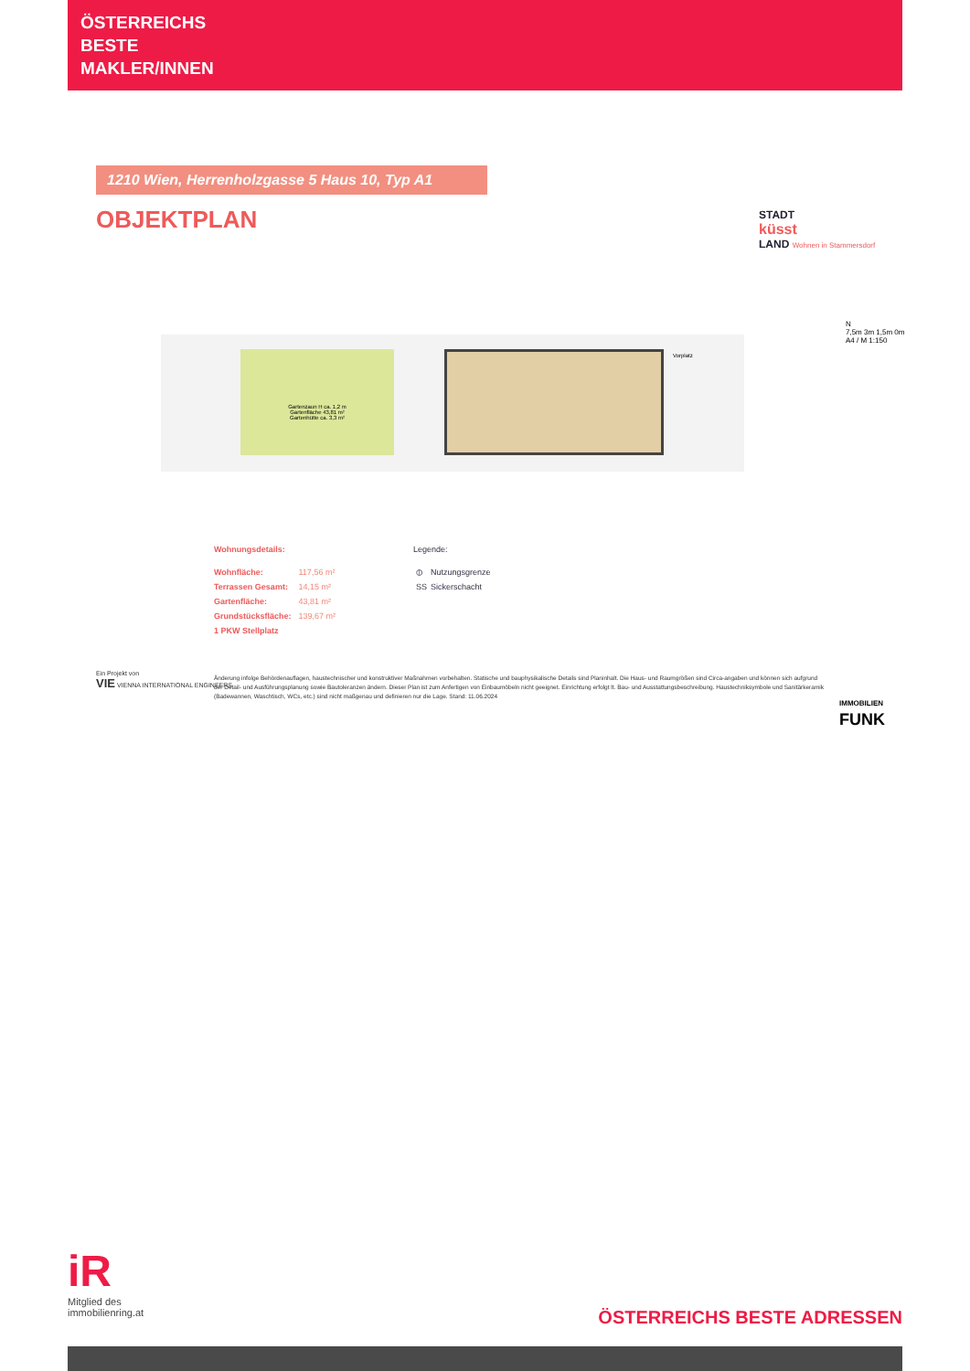ÖSTERREICHS
BESTE
MAKLER/INNEN
1210 Wien, Herrenholzgasse 5 Haus 10, Typ A1
OBJEKTPLAN
STADT
küsst
LAND Wohnen in Stammersdorf
Gartenzaun H ca. 1,2 m
Gartenfläche 43,81 m²
Gartenhütte ca. 3,3 m²
Vorplatz
N
7,5m 3m 1,5m 0m
A4 / M 1:150
Wohnungsdetails:
| Wohnfläche: | 117,56 m² |
| Terrassen Gesamt: | 14,15 m² |
| Gartenfläche: | 43,81 m² |
| Grundstücksfläche: | 139,67 m² |
| 1 PKW Stellplatz | |
Legende:
| ⦶ | Nutzungsgrenze |
| SS | Sickerschacht |
Ein Projekt von
VIE VIENNA INTERNATIONAL ENGINEERS
Änderung infolge Behördenauflagen, haustechnischer und konstruktiver Maßnahmen vorbehalten. Statische und bauphysikalische Details sind Planinhalt. Die Haus- und Raumgrößen sind Circa-angaben und können sich aufgrund der Detail- und Ausführungsplanung sowie Bautoleranzen ändern. Dieser Plan ist zum Anfertigen von Einbaumöbeln nicht geeignet. Einrichtung erfolgt lt. Bau- und Ausstattungsbeschreibung. Haustechniksymbole und Sanitärkeramik (Badewannen, Waschtisch, WCs, etc.) sind nicht maßgenau und definieren nur die Lage. Stand: 11.06.2024
IMMOBILIEN
FUNK
iR
Mitglied des
immobilienring.at
ÖSTERREICHS BESTE ADRESSEN